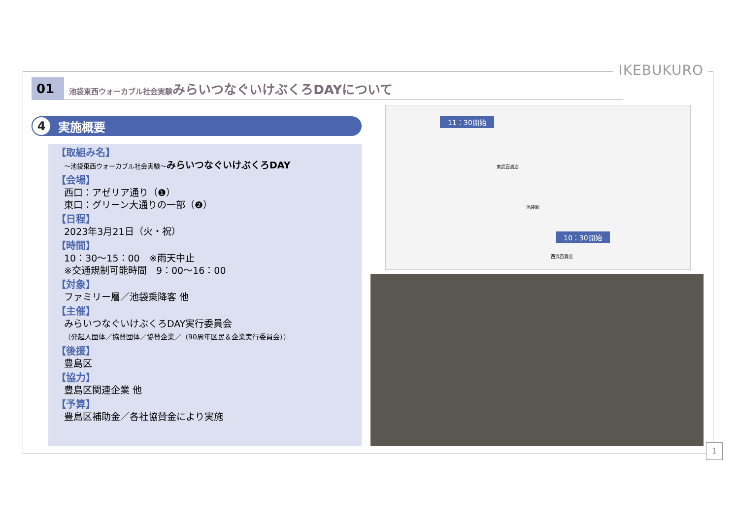IKEBUKURO
01 池袋東西ウォーカブル社会実験みらいつなぐいけぶくろDAYについて
4 実施概要
【取組み名】
～池袋東西ウォーカブル社会実験～みらいつなぐいけぶくろDAY
【会場】
西口：アゼリア通り（❶）
東口：グリーン大通りの一部（❷）
【日程】
2023年3月21日（火・祝）
【時間】
10：30～15：00　※雨天中止
※交通規制可能時間　9：00～16：00
【対象】
ファミリー層／池袋乗降客 他
【主催】
みらいつなぐいけぶくろDAY実行委員会
（発起人団体／協賛団体／協賛企業／（90周年区民＆企業実行委員会））
【後援】
豊島区
【協力】
豊島区関連企業 他
【予算】
豊島区補助金／各社協賛金により実施
11：30開始
東武百貨店
池袋駅
10：30開始
西武百貨店
1